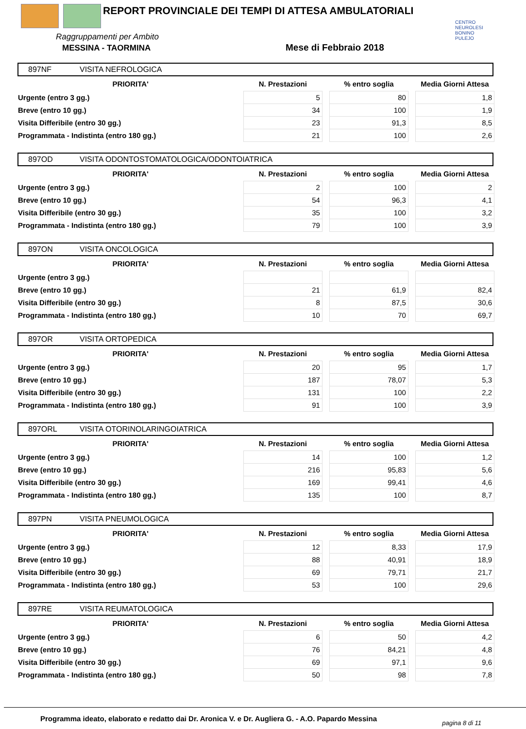REPORT PROVINCIALE DEI TEMPI DI ATTESA AMBULATORIALI
CENTRO NEUROLESI BONINO PULEJO
Raggruppamenti per Ambito
MESSINA - TAORMINA Mese di Febbraio 2018
897NF VISITA NEFROLOGICA
| PRIORITA' | N. Prestazioni | | % entro soglia | | Media Giorni Attesa |
| --- | --- | --- | --- | --- | --- |
| Urgente (entro 3 gg.) | 5 | | 80 | | 1,8 |
| Breve (entro 10 gg.) | 34 | | 100 | | 1,9 |
| Visita Differibile (entro 30 gg.) | 23 | | 91,3 | | 8,5 |
| Programmata - Indistinta (entro 180 gg.) | 21 | | 100 | | 2,6 |
897OD VISITA ODONTOSTOMATOLOGICA/ODONTOIATRICA
| PRIORITA' | N. Prestazioni | | % entro soglia | | Media Giorni Attesa |
| --- | --- | --- | --- | --- | --- |
| Urgente (entro 3 gg.) | 2 | | 100 | | 2 |
| Breve (entro 10 gg.) | 54 | | 96,3 | | 4,1 |
| Visita Differibile (entro 30 gg.) | 35 | | 100 | | 3,2 |
| Programmata - Indistinta (entro 180 gg.) | 79 | | 100 | | 3,9 |
897ON VISITA ONCOLOGICA
| PRIORITA' | N. Prestazioni | | % entro soglia | | Media Giorni Attesa |
| --- | --- | --- | --- | --- | --- |
| Urgente (entro 3 gg.) | | | | | |
| Breve (entro 10 gg.) | 21 | | 61,9 | | 82,4 |
| Visita Differibile (entro 30 gg.) | 8 | | 87,5 | | 30,6 |
| Programmata - Indistinta (entro 180 gg.) | 10 | | 70 | | 69,7 |
897OR VISITA ORTOPEDICA
| PRIORITA' | N. Prestazioni | | % entro soglia | | Media Giorni Attesa |
| --- | --- | --- | --- | --- | --- |
| Urgente (entro 3 gg.) | 20 | | 95 | | 1,7 |
| Breve (entro 10 gg.) | 187 | | 78,07 | | 5,3 |
| Visita Differibile (entro 30 gg.) | 131 | | 100 | | 2,2 |
| Programmata - Indistinta (entro 180 gg.) | 91 | | 100 | | 3,9 |
897ORL VISITA OTORINOLARINGOIATRICA
| PRIORITA' | N. Prestazioni | | % entro soglia | | Media Giorni Attesa |
| --- | --- | --- | --- | --- | --- |
| Urgente (entro 3 gg.) | 14 | | 100 | | 1,2 |
| Breve (entro 10 gg.) | 216 | | 95,83 | | 5,6 |
| Visita Differibile (entro 30 gg.) | 169 | | 99,41 | | 4,6 |
| Programmata - Indistinta (entro 180 gg.) | 135 | | 100 | | 8,7 |
897PN VISITA PNEUMOLOGICA
| PRIORITA' | N. Prestazioni | | % entro soglia | | Media Giorni Attesa |
| --- | --- | --- | --- | --- | --- |
| Urgente (entro 3 gg.) | 12 | | 8,33 | | 17,9 |
| Breve (entro 10 gg.) | 88 | | 40,91 | | 18,9 |
| Visita Differibile (entro 30 gg.) | 69 | | 79,71 | | 21,7 |
| Programmata - Indistinta (entro 180 gg.) | 53 | | 100 | | 29,6 |
897RE VISITA REUMATOLOGICA
| PRIORITA' | N. Prestazioni | | % entro soglia | | Media Giorni Attesa |
| --- | --- | --- | --- | --- | --- |
| Urgente (entro 3 gg.) | 6 | | 50 | | 4,2 |
| Breve (entro 10 gg.) | 76 | | 84,21 | | 4,8 |
| Visita Differibile (entro 30 gg.) | 69 | | 97,1 | | 9,6 |
| Programmata - Indistinta (entro 180 gg.) | 50 | | 98 | | 7,8 |
Programma ideato, elaborato e redatto dai Dr. Aronica V. e Dr. Augliera G. - A.O. Papardo Messina
pagina 8 di 11